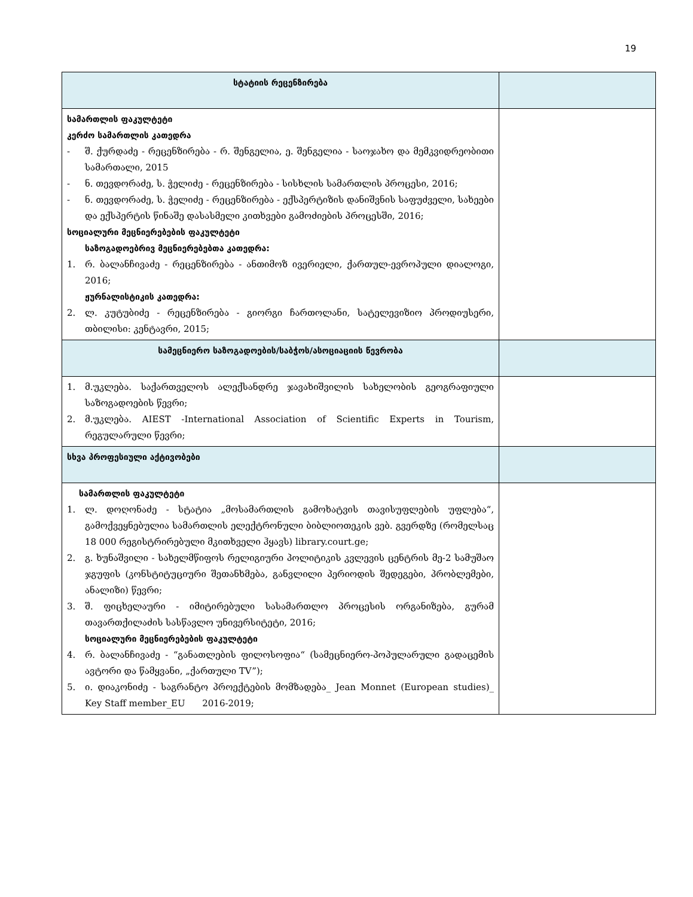19
| სტატიის რეცენზირება | |
| სამართლის ფაკულტეტი კერძო სამართლის კათედრა - შ. ქურდაძე - რეცენზირება - რ. შენგელია, ე. შენგელია - საოჯახო და მემკვიდრეობითი სამართალი, 2015 - ნ. თევდორაძე, ს. ჭელიძე - რეცენზირება - სისხლის სამართლის პროცესი, 2016; - ნ. თევდორაძე, ს. ჭელიძე - რეცენზირება - ექსპერტიზის დანიშვნის საფუძველი, სახეები და ექსპერტის წინაშე დასასმელი კითხვები გამოძიების პროცესში, 2016; სოციალური მეცნიერებების ფაკულტეტი საზოგადოებრივ მეცნიერებებთა კათედრა: 1. რ. ბალანჩივაძე - რეცენზირება - ანთიმოზ ივერიელი, ქართულ-ევროპული დიალოგი, 2016; ჟურნალისტიკის კათედრა: 2. ლ. კუტუბიძე - რეცენზირება - გიორგი ჩართოლანი, სატელევიზიო პროდიუსერი, თბილისი: კენტავრი, 2015; | |
| სამეცნიერო საზოგადოების/საბჭოს/ასოციაციის წევრობა | |
| 1. მ.უკლება. საქართველოს ალექსანდრე ჯავახიშვილის სახელობის გეოგრაფიული საზოგადოების წევრი; 2. მ.უკლება. AIEST -International Association of Scientific Experts in Tourism, რეგულარული წევრი; | |
| სხვა პროფესიული აქტივობები | |
| სამართლის ფაკულტეტი 1. ლ. დოღონაძე - სტატია „მოსამართლის გამოხატვის თავისუფლების უფლება“, გამოქვეყნებულია სამართლის ელექტრონული ბიბლიოთეკის ვებ. გვერდზე (რომელსაც 18 000 რეგისტრირებული მკითხველი ჰყავს) library.court.ge; 2. გ. ხუნაშვილი - სახელმწიფოს რელიგიური პოლიტიკის კვლევის ცენტრის მე-2 სამუშაო ჯგუფის (კონსტიტუციური შეთანხმება, განვლილი პერიოდის შედეგები, პრობლემები, ანალიზი) წევრი; 3. შ. ფიცხელაური - იმიტირებული სასამართლო პროცესის ორგანიზება, გურამ თავართქილაძის სასწავლო უნივერსიტეტი, 2016; სოციალური მეცნიერებების ფაკულტეტი 4. რ. ბალანჩივაძე - “განათლების ფილოსოფია“ (სამეცნიერო-პოპულარული გადაცემის ავტორი და წამყვანი, „ქართული TV”); 5. ი. დიაკონიძე - საგრანტო პროექტების მომზადება_ Jean Monnet (European studies)_ Key Staff member_EU 2016-2019; | |